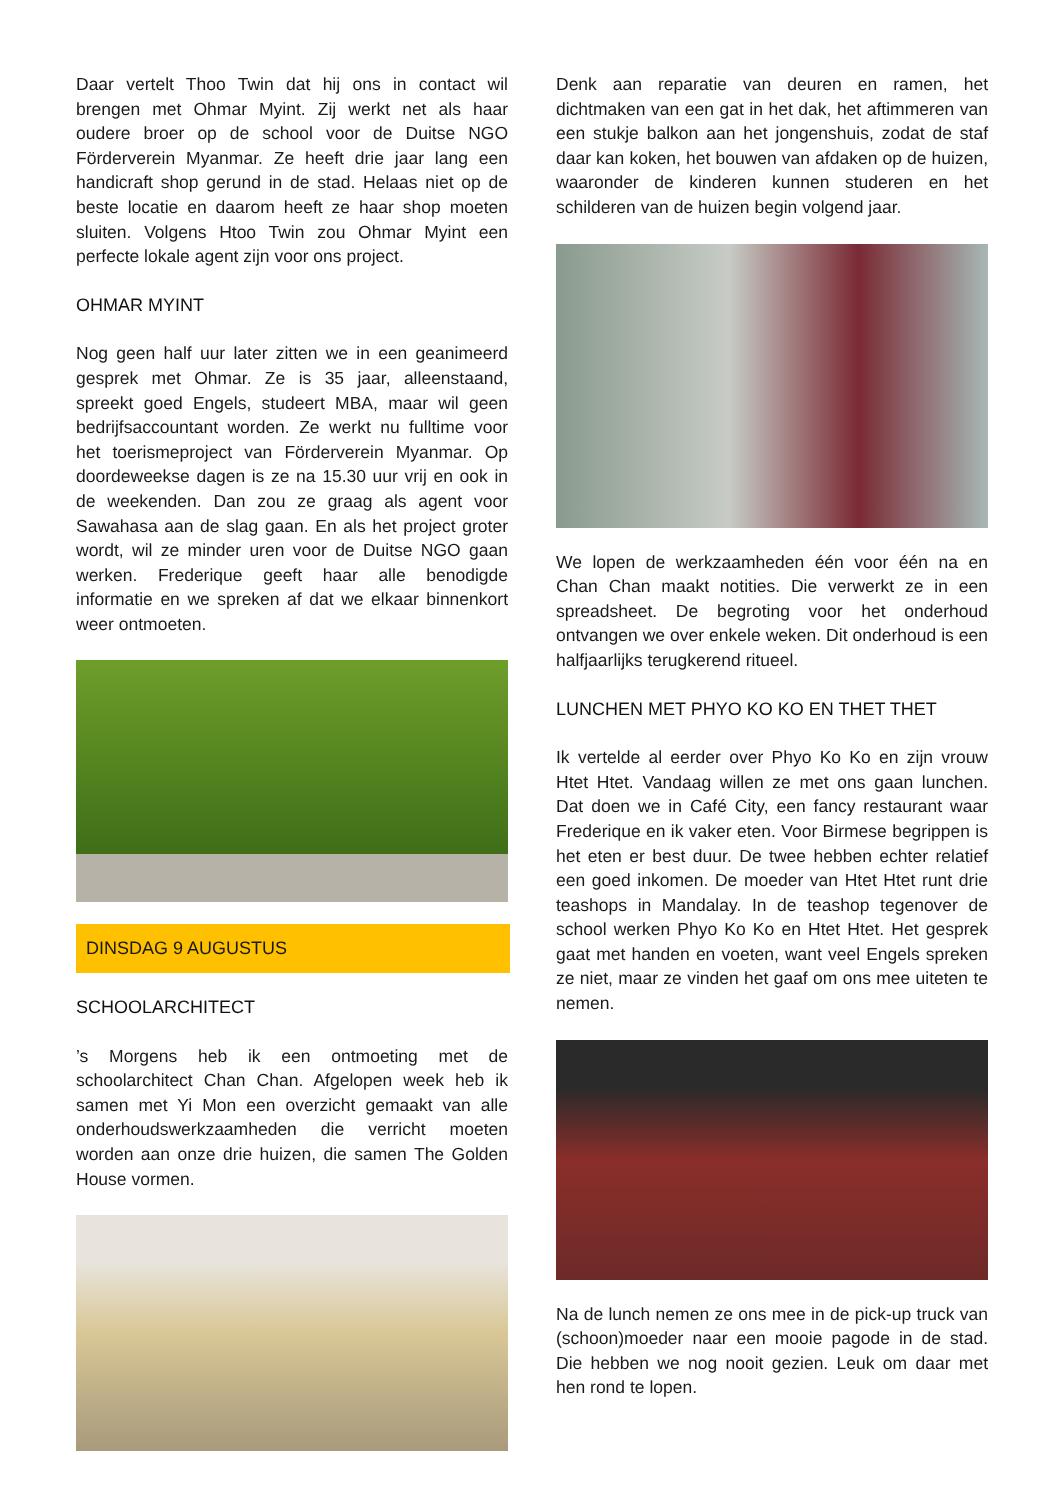Daar vertelt Thoo Twin dat hij ons in contact wil brengen met Ohmar Myint. Zij werkt net als haar oudere broer op de school voor de Duitse NGO Förderverein Myanmar. Ze heeft drie jaar lang een handicraft shop gerund in de stad. Helaas niet op de beste locatie en daarom heeft ze haar shop moeten sluiten. Volgens Htoo Twin zou Ohmar Myint een perfecte lokale agent zijn voor ons project.
OHMAR MYINT
Nog geen half uur later zitten we in een geanimeerd gesprek met Ohmar. Ze is 35 jaar, alleenstaand, spreekt goed Engels, studeert MBA, maar wil geen bedrijfsaccountant worden. Ze werkt nu fulltime voor het toerismeproject van Förderverein Myanmar. Op doordeweekse dagen is ze na 15.30 uur vrij en ook in de weekenden. Dan zou ze graag als agent voor Sawahasa aan de slag gaan. En als het project groter wordt, wil ze minder uren voor de Duitse NGO gaan werken. Frederique geeft haar alle benodigde informatie en we spreken af dat we elkaar binnenkort weer ontmoeten.
DINSDAG 9 AUGUSTUS
SCHOOLARCHITECT
’s Morgens heb ik een ontmoeting met de schoolarchitect Chan Chan. Afgelopen week heb ik samen met Yi Mon een overzicht gemaakt van alle onderhoudswerkzaamheden die verricht moeten worden aan onze drie huizen, die samen The Golden House vormen.
Denk aan reparatie van deuren en ramen, het dichtmaken van een gat in het dak, het aftimmeren van een stukje balkon aan het jongenshuis, zodat de staf daar kan koken, het bouwen van afdaken op de huizen, waaronder de kinderen kunnen studeren en het schilderen van de huizen begin volgend jaar.
We lopen de werkzaamheden één voor één na en Chan Chan maakt notities. Die verwerkt ze in een spreadsheet. De begroting voor het onderhoud ontvangen we over enkele weken. Dit onderhoud is een halfjaarlijks terugkerend ritueel.
LUNCHEN MET PHYO KO KO EN THET THET
Ik vertelde al eerder over Phyo Ko Ko en zijn vrouw Htet Htet. Vandaag willen ze met ons gaan lunchen. Dat doen we in Café City, een fancy restaurant waar Frederique en ik vaker eten. Voor Birmese begrippen is het eten er best duur. De twee hebben echter relatief een goed inkomen. De moeder van Htet Htet runt drie teashops in Mandalay. In de teashop tegenover de school werken Phyo Ko Ko en Htet Htet. Het gesprek gaat met handen en voeten, want veel Engels spreken ze niet, maar ze vinden het gaaf om ons mee uiteten te nemen.
Na de lunch nemen ze ons mee in de pick-up truck van (schoon)moeder naar een mooie pagode in de stad. Die hebben we nog nooit gezien. Leuk om daar met hen rond te lopen.